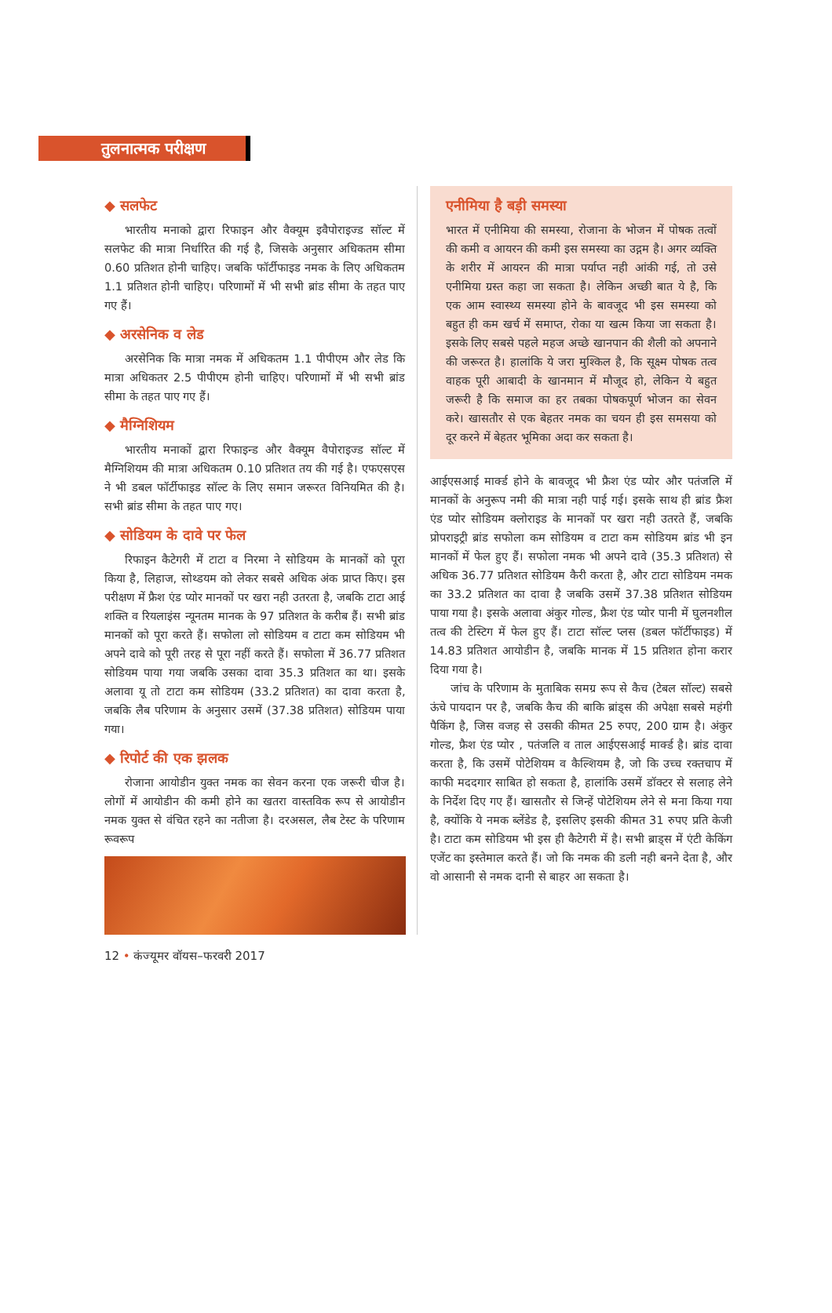तुलनात्मक परीक्षण
◆ सलफेट
भारतीय मनाको द्वारा रिफाइन और वैक्यूम इवैपोराइज्ड सॉल्ट में सलफेट की मात्रा निर्धारित की गई है, जिसके अनुसार अधिकतम सीमा 0.60 प्रतिशत होनी चाहिए। जबकि फॉर्टीफाइड नमक के लिए अधिकतम 1.1 प्रतिशत होनी चाहिए। परिणामों में भी सभी ब्रांड सीमा के तहत पाए गए हैं।
◆ अरसेनिक व लेड
अरसेनिक कि मात्रा नमक में अधिकतम 1.1 पीपीएम और लेड कि मात्रा अधिकतर 2.5 पीपीएम होनी चाहिए। परिणामों में भी सभी ब्रांड सीमा के तहत पाए गए हैं।
◆ मैग्निशियम
भारतीय मनाकों द्वारा रिफाइन्ड और वैक्यूम वैपोराइज्ड सॉल्ट में मैग्निशियम की मात्रा अधिकतम 0.10 प्रतिशत तय की गई है। एफएसएस ने भी डबल फॉर्टीफाइड सॉल्ट के लिए समान जरूरत विनियमित की है। सभी ब्रांड सीमा के तहत पाए गए।
◆ सोडियम के दावे पर फेल
रिफाइन कैटेगरी में टाटा व निरमा ने सोडियम के मानकों को पूरा किया है, लिहाज, सोथ्डयम को लेकर सबसे अधिक अंक प्राप्त किए। इस परीक्षण में फ्रैश एंड प्योर मानकों पर खरा नही उतरता है, जबकि टाटा आई शक्ति व रियलाइंस न्यूनतम मानक के 97 प्रतिशत के करीब हैं। सभी ब्रांड मानकों को पूरा करते हैं। सफोला लो सोडियम व टाटा कम सोडियम भी अपने दावे को पूरी तरह से पूरा नहीं करते हैं। सफोला में 36.77 प्रतिशत सोडियम पाया गया जबकि उसका दावा 35.3 प्रतिशत का था। इसके अलावा यू तो टाटा कम सोडियम (33.2 प्रतिशत) का दावा करता है, जबकि लैब परिणाम के अनुसार उसमें (37.38 प्रतिशत) सोडियम पाया गया।
◆ रिपोर्ट की एक झलक
रोजाना आयोडीन युक्त नमक का सेवन करना एक जरूरी चीज है। लोगों में आयोडीन की कमी होने का खतरा वास्तविक रूप से आयोडीन नमक युक्त से वंचित रहने का नतीजा है। दरअसल, लैब टेस्ट के परिणाम रूवरूप
एनीमिया है बड़ी समस्या
भारत में एनीमिया की समस्या, रोजाना के भोजन में पोषक तत्वों की कमी व आयरन की कमी इस समस्या का उद्गम है। अगर व्यक्ति के शरीर में आयरन की मात्रा पर्याप्त नही आंकी गई, तो उसे एनीमिया ग्रस्त कहा जा सकता है। लेकिन अच्छी बात ये है, कि एक आम स्वास्थ्य समस्या होने के बावजूद भी इस समस्या को बहुत ही कम खर्च में समाप्त, रोका या खत्म किया जा सकता है। इसके लिए सबसे पहले महज अच्छे खानपान की शैली को अपनाने की जरूरत है। हालांकि ये जरा मुश्किल है, कि सूक्ष्म पोषक तत्व वाहक पूरी आबादी के खानमान में मौजूद हो, लेकिन ये बहुत जरूरी है कि समाज का हर तबका पोषकपूर्ण भोजन का सेवन करे। खासतौर से एक बेहतर नमक का चयन ही इस समसया को दूर करने में बेहतर भूमिका अदा कर सकता है।
आईएसआई मार्क्ड होने के बावजूद भी फ्रैश एंड प्योर और पतंजलि में मानकों के अनुरूप नमी की मात्रा नही पाई गई। इसके साथ ही ब्रांड फ्रैश एंड प्योर सोडियम क्लोराइड के मानकों पर खरा नही उतरते हैं, जबकि प्रोपराइट्री ब्रांड सफोला कम सोडियम व टाटा कम सोडियम ब्रांड भी इन मानकों में फेल हुए हैं। सफोला नमक भी अपने दावे (35.3 प्रतिशत) से अधिक 36.77 प्रतिशत सोडियम कैरी करता है, और टाटा सोडियम नमक का 33.2 प्रतिशत का दावा है जबकि उसमें 37.38 प्रतिशत सोडियम पाया गया है। इसके अलावा अंकुर गोल्ड, फ्रैश एंड प्योर पानी में घुलनशील तत्व की टेस्टिग में फेल हुए हैं। टाटा सॉल्ट प्लस (डबल फॉर्टीफाइड) में 14.83 प्रतिशत आयोडीन है, जबकि मानक में 15 प्रतिशत होना करार दिया गया है।
जांच के परिणाम के मुताबिक समग्र रूप से कैच (टेबल सॉल्ट) सबसे ऊंचे पायदान पर है, जबकि कैच की बाकि ब्रांड्स की अपेक्षा सबसे महंगी पैकिंग है, जिस वजह से उसकी कीमत 25 रुपए, 200 ग्राम है। अंकुर गोल्ड, फ्रैश एंड प्योर , पतंजलि व ताल आईएसआई मार्क्ड है। ब्रांड दावा करता है, कि उसमें पोटेशियम व कैल्शियम है, जो कि उच्च रक्तचाप में काफी मददगार साबित हो सकता है, हालांकि उसमें डॉक्टर से सलाह लेने के निर्देश दिए गए हैं। खासतौर से जिन्हें पोटेशियम लेने से मना किया गया है, क्योंकि ये नमक ब्लेंडेड है, इसलिए इसकी कीमत 31 रुपए प्रति केजी है। टाटा कम सोडियम भी इस ही कैटेगरी में है। सभी ब्राड्स में एंटी केकिंग एजेंट का इस्तेमाल करते हैं। जो कि नमक की डली नही बनने देता है, और वो आसानी से नमक दानी से बाहर आ सकता है।
12 • कंज्यूमर वॉयस–फरवरी 2017